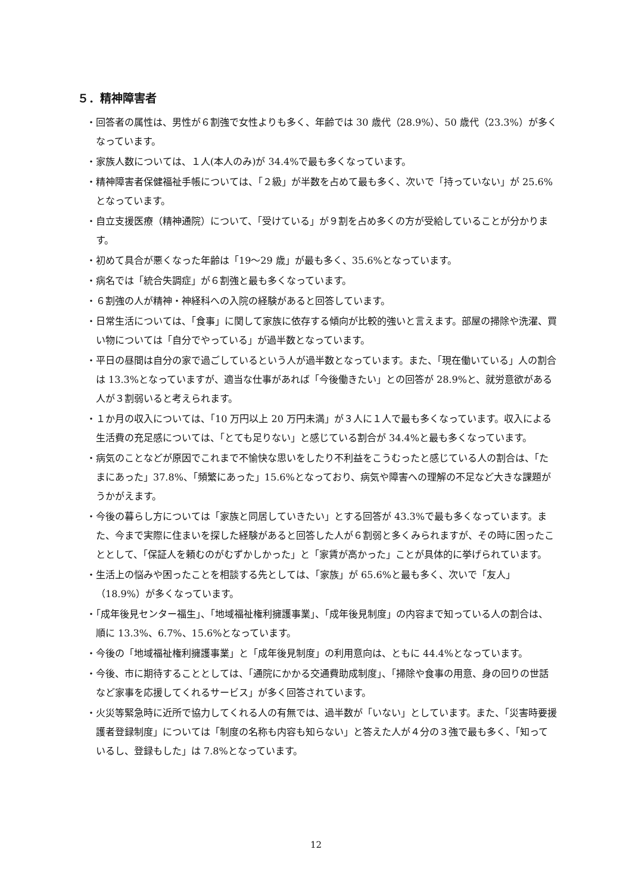５．精神障害者
・回答者の属性は、男性が６割強で女性よりも多く、年齢では 30 歳代（28.9%）、50 歳代（23.3%）が多くなっています。
・家族人数については、１人(本人のみ)が 34.4%で最も多くなっています。
・精神障害者保健福祉手帳については、「２級」が半数を占めて最も多く、次いで「持っていない」が 25.6%となっています。
・自立支援医療（精神通院）について、「受けている」が９割を占め多くの方が受給していることが分かります。
・初めて具合が悪くなった年齢は「19～29 歳」が最も多く、35.6%となっています。
・病名では「統合失調症」が６割強と最も多くなっています。
・６割強の人が精神・神経科への入院の経験があると回答しています。
・日常生活については、「食事」に関して家族に依存する傾向が比較的強いと言えます。部屋の掃除や洗濯、買い物については「自分でやっている」が過半数となっています。
・平日の昼間は自分の家で過ごしているという人が過半数となっています。また、「現在働いている」人の割合は 13.3%となっていますが、適当な仕事があれば「今後働きたい」との回答が 28.9%と、就労意欲がある人が３割弱いると考えられます。
・１か月の収入については、「10 万円以上 20 万円未満」が３人に１人で最も多くなっています。収入による生活費の充足感については、「とても足りない」と感じている割合が 34.4%と最も多くなっています。
・病気のことなどが原因でこれまで不愉快な思いをしたり不利益をこうむったと感じている人の割合は、「たまにあった」37.8%、「頻繁にあった」15.6%となっており、病気や障害への理解の不足など大きな課題がうかがえます。
・今後の暮らし方については「家族と同居していきたい」とする回答が 43.3%で最も多くなっています。また、今まで実際に住まいを探した経験があると回答した人が６割弱と多くみられますが、その時に困ったこととして、「保証人を頼むのがむずかしかった」と「家賃が高かった」ことが具体的に挙げられています。
・生活上の悩みや困ったことを相談する先としては、「家族」が 65.6%と最も多く、次いで「友人」（18.9%）が多くなっています。
・「成年後見センター福生」、「地域福祉権利擁護事業」、「成年後見制度」の内容まで知っている人の割合は、順に 13.3%、6.7%、15.6%となっています。
・今後の「地域福祉権利擁護事業」と「成年後見制度」の利用意向は、ともに 44.4%となっています。
・今後、市に期待することとしては、「通院にかかる交通費助成制度」、「掃除や食事の用意、身の回りの世話など家事を応援してくれるサービス」が多く回答されています。
・火災等緊急時に近所で協力してくれる人の有無では、過半数が「いない」としています。また、「災害時要援護者登録制度」については「制度の名称も内容も知らない」と答えた人が４分の３強で最も多く、「知っているし、登録もした」は 7.8%となっています。
12